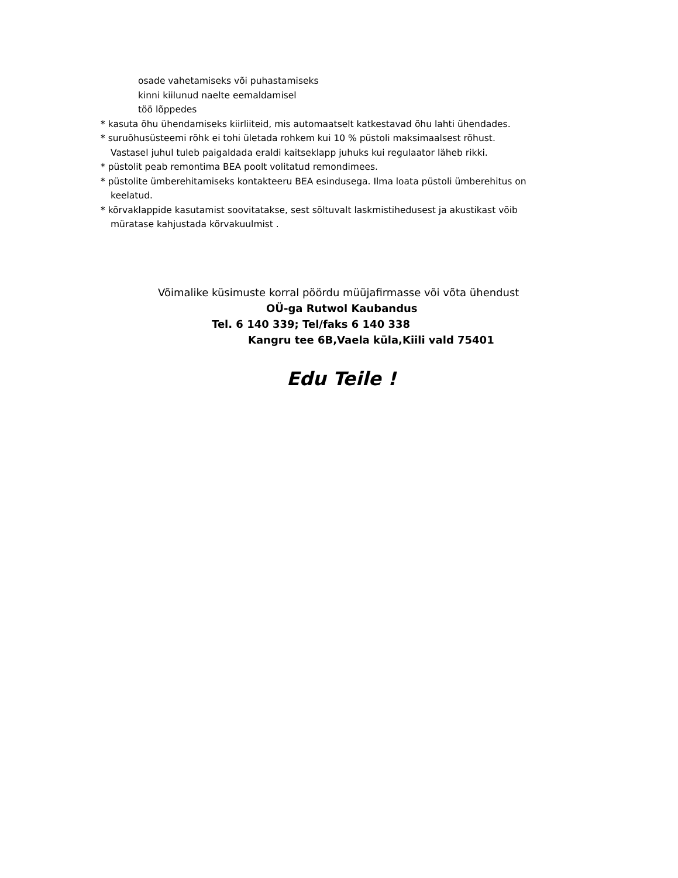osade vahetamiseks või puhastamiseks
kinni kiilunud naelte eemaldamisel
töö lõppedes
* kasuta õhu ühendamiseks kiirliiteid, mis automaatselt katkestavad õhu lahti ühendades.
* suruõhusüsteemi rõhk ei tohi ületada rohkem kui 10 % püstoli maksimaalsest rõhust. Vastasel juhul tuleb paigaldada eraldi kaitseklapp juhuks kui regulaator läheb rikki.
* püstolit peab remontima BEA poolt volitatud remondimees.
* püstolite ümberehitamiseks kontakteeru BEA esindusega. Ilma loata püstoli ümberehitus on keelatud.
* kõrvaklappide kasutamist soovitatakse, sest sõltuvalt laskmistihedusest ja akustikast võib müratase kahjustada kõrvakuulmist .
Võimalike küsimuste korral pöördu müüjafirmasse või võta ühendust
OÜ-ga Rutwol Kaubandus
Tel. 6 140 339; Tel/faks 6 140 338
Kangru tee 6B,Vaela küla,Kiili vald 75401
Edu Teile !